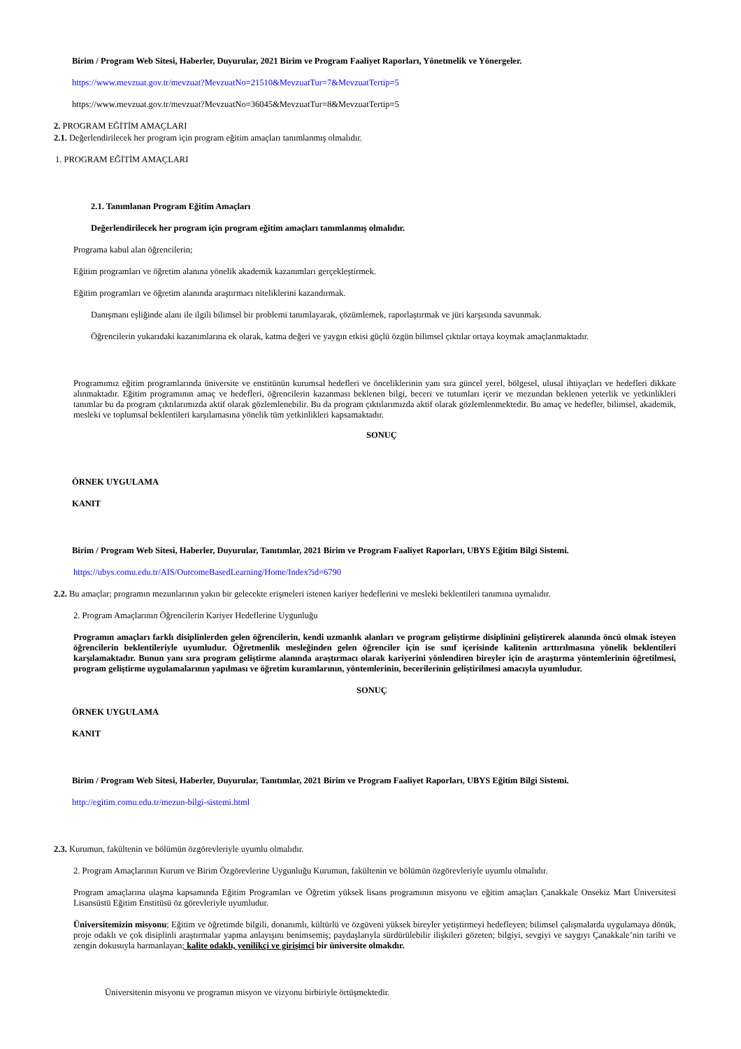Birim / Program Web Sitesi, Haberler, Duyurular, 2021 Birim ve Program Faaliyet Raporları, Yönetmelik ve Yönergeler.
https://www.mevzuat.gov.tr/mevzuat?MevzuatNo=21510&MevzuatTur=7&MevzuatTertip=5
https://www.mevzuat.gov.tr/mevzuat?MevzuatNo=36045&MevzuatTur=8&MevzuatTertip=5
2. PROGRAM EĞİTİM AMAÇLARI
2.1. Değerlendirilecek her program için program eğitim amaçları tanımlanmış olmalıdır.
1. PROGRAM EĞİTİM AMAÇLARI
2.1. Tanımlanan Program Eğitim Amaçları
Değerlendirilecek her program için program eğitim amaçları tanımlanmış olmalıdır.
Programa kabul alan öğrencilerin;
Eğitim programları ve öğretim alanına yönelik akademik kazanımları gerçekleştirmek.
Eğitim programları ve öğretim alanında araştırmacı niteliklerini kazandırmak.
Danışmanı eşliğinde alanı ile ilgili bilimsel bir problemi tanımlayarak, çözümlemek, raporlaştırmak ve jüri karşısında savunmak.
Öğrencilerin yukarıdaki kazanımlarına ek olarak, katma değeri ve yaygın etkisi güçlü özgün bilimsel çıktılar ortaya koymak amaçlanmaktadır.
Programımız eğitim programlarında üniversite ve enstitünün kurumsal hedefleri ve önceliklerinin yanı sıra güncel yerel, bölgesel, ulusal ihtiyaçları ve hedefleri dikkate alınmaktadır. Eğitim programının amaç ve hedefleri, öğrencilerin kazanması beklenen bilgi, beceri ve tutumları içerir ve mezundan beklenen yeterlik ve yetkinlikleri tanımlar bu da program çıktılarımızda aktif olarak gözlemlenebilir. Bu da program çıktılarımızda aktif olarak gözlemlenmektedir. Bu amaç ve hedefler, bilimsel, akademik, mesleki ve toplumsal beklentileri karşılamasına yönelik tüm yetkinlikleri kapsamaktadır.
SONUÇ
ÖRNEK UYGULAMA
KANIT
Birim / Program Web Sitesi, Haberler, Duyurular, Tanıtımlar, 2021 Birim ve Program Faaliyet Raporları, UBYS Eğitim Bilgi Sistemi.
https://ubys.comu.edu.tr/AIS/OutcomeBasedLearning/Home/Index?id=6790
2.2. Bu amaçlar; programın mezunlarının yakın bir gelecekte erişmeleri istenen kariyer hedeflerini ve mesleki beklentileri tanımına uymalıdır.
2. Program Amaçlarının Öğrencilerin Kariyer Hedeflerine Uygunluğu
Programın amaçları farklı disiplinlerden gelen öğrencilerin, kendi uzmanlık alanları ve program geliştirme disiplinini geliştirerek alanında öncü olmak isteyen öğrencilerin beklentileriyle uyumludur. Öğretmenlik mesleğinden gelen öğrenciler için ise sınıf içerisinde kalitenin arttırılmasına yönelik beklentileri karşılamaktadır. Bunun yanı sıra program geliştirme alanında araştırmacı olarak kariyerini yönlendiren bireyler için de araştırma yöntemlerinin öğretilmesi, program geliştirme uygulamalarının yapılması ve öğretim kuramlarının, yöntemlerinin, becerilerinin geliştirilmesi amacıyla uyumludur.
SONUÇ
ÖRNEK UYGULAMA
KANIT
Birim / Program Web Sitesi, Haberler, Duyurular, Tanıtımlar, 2021 Birim ve Program Faaliyet Raporları, UBYS Eğitim Bilgi Sistemi.
http://egitim.comu.edu.tr/mezun-bilgi-sistemi.html
2.3. Kurumun, fakültenin ve bölümün özgörevleriyle uyumlu olmalıdır.
2. Program Amaçlarının Kurum ve Birim Özgörevlerine Uygunluğu Kurumun, fakültenin ve bölümün özgörevleriyle uyumlu olmalıdır.
Program amaçlarına ulaşma kapsamında Eğitim Programları ve Öğretim yüksek lisans programının misyonu ve eğitim amaçları Çanakkale Onsekiz Mart Üniversitesi Lisansüstü Eğitim Enstitüsü öz görevleriyle uyumludur.
Üniversitemizin misyonu; Eğitim ve öğretimde bilgili, donanımlı, kültürlü ve özgüveni yüksek bireyler yetiştirmeyi hedefleyen; bilimsel çalışmalarda uygulamaya dönük, proje odaklı ve çok disiplinli araştırmalar yapma anlayışını benimsemiş; paydaşlarıyla sürdürülebilir ilişkileri gözeten; bilgiyi, sevgiyi ve saygıyı Çanakkale’nin tarihi ve zengin dokusuyla harmanlayan; kalite odaklı, yenilikçi ve girişimci bir üniversite olmakdır.
Üniversitenin misyonu ve programın misyon ve vizyonu birbiriyle örtüşmektedir.